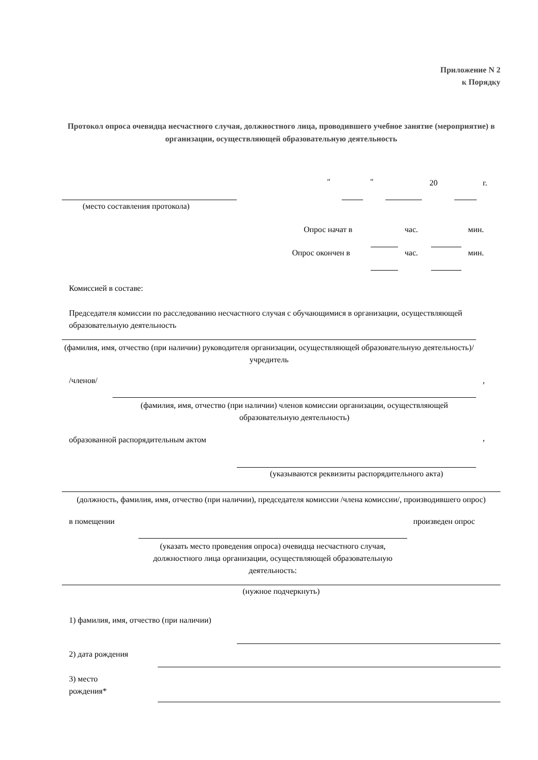Приложение N 2
к Порядку
Протокол опроса очевидца несчастного случая, должностного лица, проводившего учебное занятие (мероприятие) в организации, осуществляющей образовательную деятельность
" " 20 г.
(место составления протокола)
Опрос начат в час. мин.
Опрос окончен в час. мин.
Комиссией в составе:
Председателя комиссии по расследованию несчастного случая с обучающимися в организации, осуществляющей образовательную деятельность
(фамилия, имя, отчество (при наличии) руководителя организации, осуществляющей образовательную деятельность)/учредитель
/членов/ ,
(фамилия, имя, отчество (при наличии) членов комиссии организации, осуществляющей образовательную деятельность)
образованной распорядительным актом
,
(указываются реквизиты распорядительного акта)
(должность, фамилия, имя, отчество (при наличии), председателя комиссии /члена комиссии/, производившего опрос)
в помещении произведен опрос
(указать место проведения опроса) очевидца несчастного случая, должностного лица организации, осуществляющей образовательную деятельность:
(нужное подчеркнуть)
1) фамилия, имя, отчество (при наличии)
2) дата рождения
3) место
рождения*